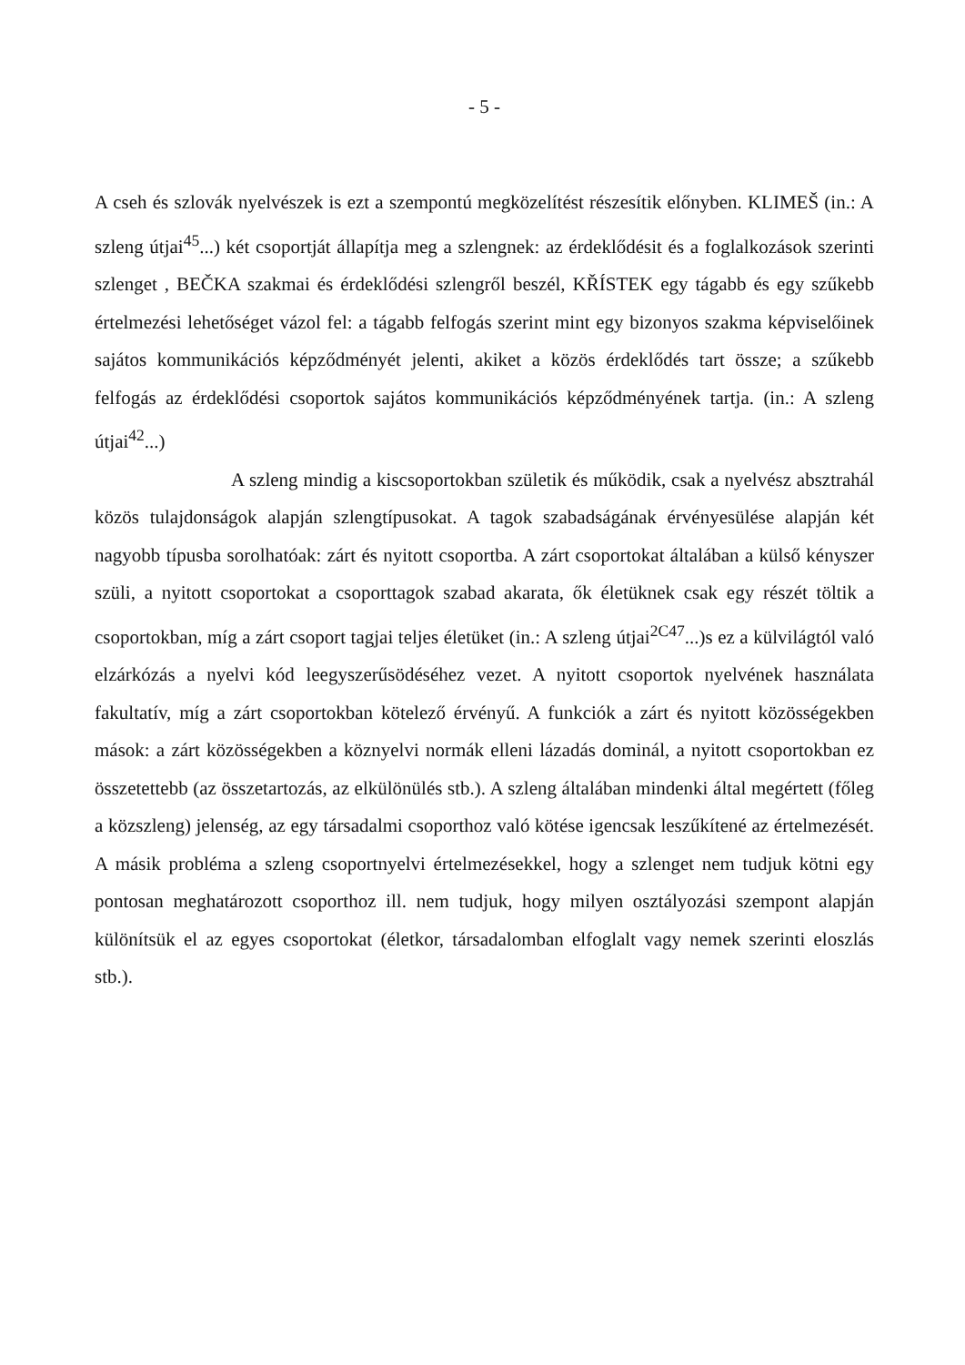- 5 -
A cseh és szlovák nyelvészek is ezt a szempontú megközelítést részesítik előnyben. KLIMEŠ (in.: A szleng útjai<sup>45</sup>...) két csoportját állapítja meg a szlengnek: az érdeklődésit és a foglalkozások szerinti szlenget , BEČKA szakmai és érdeklődési szlengről beszél, KŘÍSTEK egy tágabb és egy szűkebb értelmezési lehetőséget vázol fel: a tágabb felfogás szerint mint egy bizonyos szakma képviselőinek sajátos kommunikációs képződményét jelenti, akiket a közös érdeklődés tart össze; a szűkebb felfogás az érdeklődési csoportok sajátos kommunikációs képződményének tartja. (in.: A szleng útjai<sup>42</sup>...)
A szleng mindig a kiscsoportokban születik és működik, csak a nyelvész absztrahál közös tulajdonságok alapján szlengtípusokat. A tagok szabadságának érvényesülése alapján két nagyobb típusba sorolhatóak: zárt és nyitott csoportba. A zárt csoportokat általában a külső kényszer szüli, a nyitott csoportokat a csoporttagok szabad akarata, ők életüknek csak egy részét töltik a csoportokban, míg a zárt csoport tagjai teljes életüket (in.: A szleng útjai<sup>2C47</sup>...)s ez a külvilágtól való elzárkózás a nyelvi kód leegyszerűsödéséhez vezet. A nyitott csoportok nyelvének használata fakultatív, míg a zárt csoportokban kötelező érvényű. A funkciók a zárt és nyitott közösségekben mások: a zárt közösségekben a köznyelvi normák elleni lázadás dominál, a nyitott csoportokban ez összetettebb (az összetartozás, az elkülönülés stb.). A szleng általában mindenki által megértett (főleg a közszleng) jelenség, az egy társadalmi csoporthoz való kötése igencsak leszűkítené az értelmezését. A másik probléma a szleng csoportnyelvi értelmezésekkel, hogy a szlenget nem tudjuk kötni egy pontosan meghatározott csoporthoz ill. nem tudjuk, hogy milyen osztályozási szempont alapján különítsük el az egyes csoportokat (életkor, társadalomban elfoglalt vagy nemek szerinti eloszlás stb.).